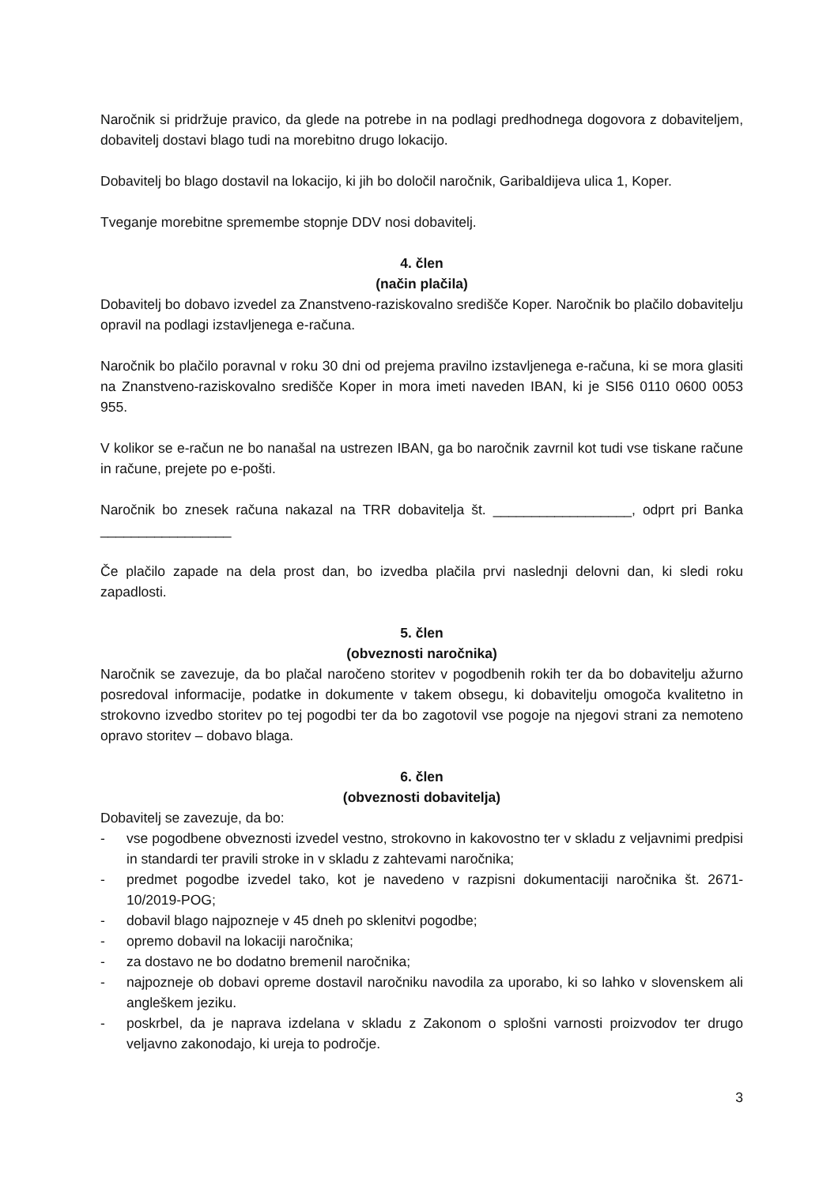Naročnik si pridržuje pravico, da glede na potrebe in na podlagi predhodnega dogovora z dobaviteljem, dobavitelj dostavi blago tudi na morebitno drugo lokacijo.
Dobavitelj bo blago dostavil na lokacijo, ki jih bo določil naročnik, Garibaldijeva ulica 1, Koper.
Tveganje morebitne spremembe stopnje DDV nosi dobavitelj.
4. člen
(način plačila)
Dobavitelj bo dobavo izvedel za Znanstveno-raziskovalno središče Koper. Naročnik bo plačilo dobavitelju opravil na podlagi izstavljenega e-računa.
Naročnik bo plačilo poravnal v roku 30 dni od prejema pravilno izstavljenega e-računa, ki se mora glasiti na Znanstveno-raziskovalno središče Koper in mora imeti naveden IBAN, ki je SI56 0110 0600 0053 955.
V kolikor se e-račun ne bo nanašal na ustrezen IBAN, ga bo naročnik zavrnil kot tudi vse tiskane račune in račune, prejete po e-pošti.
Naročnik bo znesek računa nakazal na TRR dobavitelja št. __________________, odprt pri Banka _________________
Če plačilo zapade na dela prost dan, bo izvedba plačila prvi naslednji delovni dan, ki sledi roku zapadlosti.
5. člen
(obveznosti naročnika)
Naročnik se zavezuje, da bo plačal naročeno storitev v pogodbenih rokih ter da bo dobavitelju ažurno posredoval informacije, podatke in dokumente v takem obsegu, ki dobavitelju omogoča kvalitetno in strokovno izvedbo storitev po tej pogodbi ter da bo zagotovil vse pogoje na njegovi strani za nemoteno opravo storitev – dobavo blaga.
6. člen
(obveznosti dobavitelja)
Dobavitelj se zavezuje, da bo:
- vse pogodbene obveznosti izvedel vestno, strokovno in kakovostno ter v skladu z veljavnimi predpisi in standardi ter pravili stroke in v skladu z zahtevami naročnika;
- predmet pogodbe izvedel tako, kot je navedeno v razpisni dokumentaciji naročnika št. 2671-10/2019-POG;
- dobavil blago najpozneje v 45 dneh po sklenitvi pogodbe;
- opremo dobavil na lokaciji naročnika;
- za dostavo ne bo dodatno bremenil naročnika;
- najpozneje ob dobavi opreme dostavil naročniku navodila za uporabo, ki so lahko v slovenskem ali angleškem jeziku.
- poskrbel, da je naprava izdelana v skladu z Zakonom o splošni varnosti proizvodov ter drugo veljavno zakonodajo, ki ureja to področje.
3